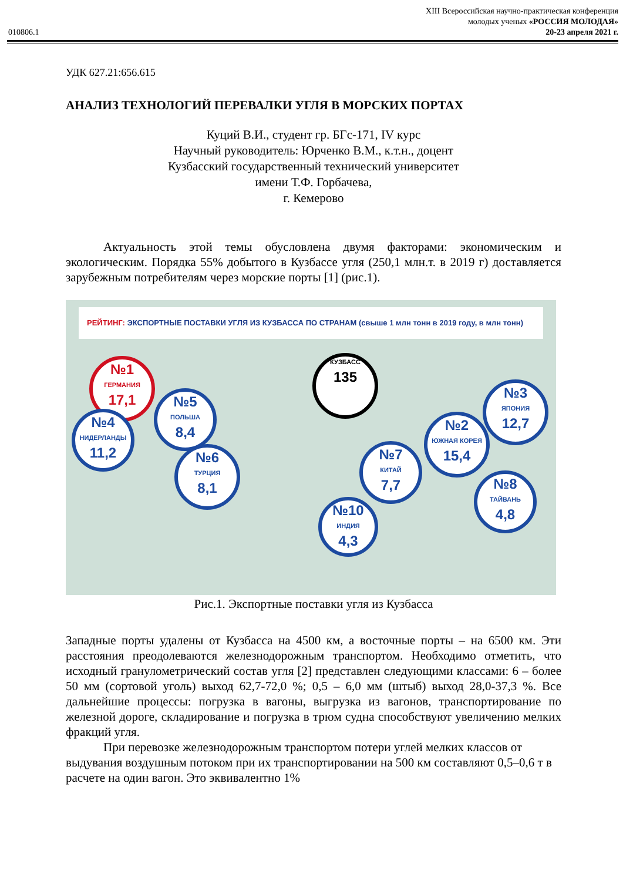XIII Всероссийская научно-практическая конференция
молодых ученых «РОССИЯ МОЛОДАЯ»
010806.1 20-23 апреля 2021 г.
УДК 627.21:656.615
АНАЛИЗ ТЕХНОЛОГИЙ ПЕРЕВАЛКИ УГЛЯ В МОРСКИХ ПОРТАХ
Куций В.И., студент гр. БГс-171, IV курс
Научный руководитель: Юрченко В.М., к.т.н., доцент
Кузбасский государственный технический университет
имени Т.Ф. Горбачева,
г. Кемерово
Актуальность этой темы обусловлена двумя факторами: экономическим и экологическим. Порядка 55% добытого в Кузбассе угля (250,1 млн.т. в 2019 г) доставляется зарубежным потребителям через морские порты [1] (рис.1).
РЕЙТИНГ: ЭКСПОРТНЫЕ ПОСТАВКИ УГЛЯ ИЗ КУЗБАССА ПО СТРАНАМ (свыше 1 млн тонн в 2019 году, в млн тонн)
КУЗБАСС
135
№1
ГЕРМАНИЯ
17,1
№4
НИДЕРЛАНДЫ
11,2
№5
ПОЛЬША
8,4
№6
ТУРЦИЯ
8,1
№10
ИНДИЯ
4,3
№7
КИТАЙ
7,7
№2
ЮЖНАЯ КОРЕЯ
15,4
№3
ЯПОНИЯ
12,7
№8
ТАЙВАНЬ
4,8
Рис.1. Экспортные поставки угля из Кузбасса
Западные порты удалены от Кузбасса на 4500 км, а восточные порты – на 6500 км. Эти расстояния преодолеваются железнодорожным транспортом. Необходимо отметить, что исходный гранулометрический состав угля [2] представлен следующими классами: 6 – более 50 мм (сортовой уголь) выход 62,7-72,0 %; 0,5 – 6,0 мм (штыб) выход 28,0-37,3 %. Все дальнейшие процессы: погрузка в вагоны, выгрузка из вагонов, транспортирование по железной дороге, складирование и погрузка в трюм судна способствуют увеличению мелких фракций угля.
При перевозке железнодорожным транспортом потери углей мелких классов от выдувания воздушным потоком при их транспортировании на 500 км составляют 0,5–0,6 т в расчете на один вагон. Это эквивалентно 1%